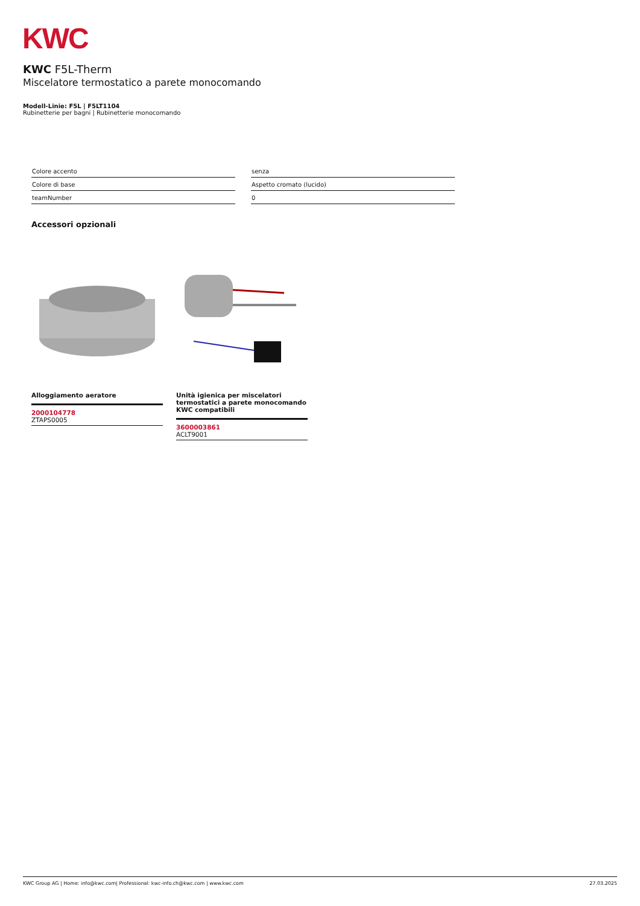KWC
KWC F5L-Therm
Miscelatore termostatico a parete monocomando
Modell-Linie: F5L | F5LT1104
Rubinetterie per bagni | Rubinetterie monocomando
| Colore accento | | senza |
| Colore di base | | Aspetto cromato (lucido) |
| teamNumber | | 0 |
Accessori opzionali
Alloggiamento aeratore
2000104778
ZTAPS0005
Unità igienica per miscelatori termostatici a parete monocomando KWC compatibili
3600003861
ACLT9001
KWC Group AG | Home: info@kwc.com| Professional: kwc-info.ch@kwc.com | www.kwc.com 27.03.2025